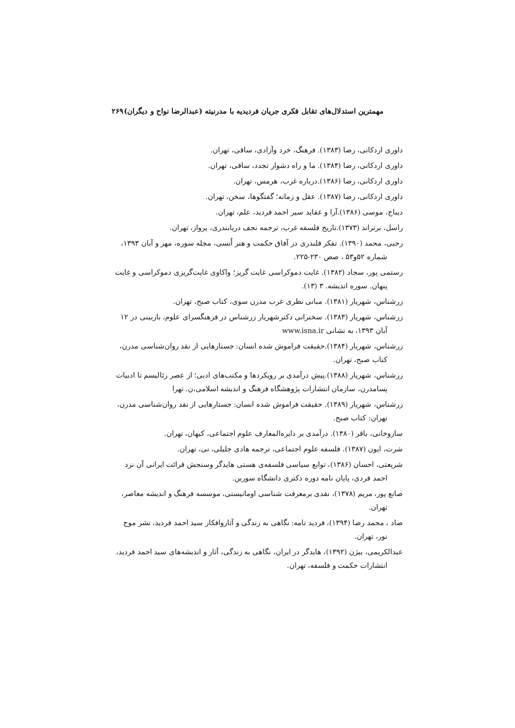مهمترین استدلال‌های تقابل فکری جریان فردیدیه با مدرنیته (عبدالرضا نواح و دیگران) ۲۶۹
داوری اردکانی، رضا (۱۳۸۳). فرهنگ، خرد وآزادی، ساقی، تهران.
داوری اردکانی، رضا (۱۳۸۴). ما و راه دشوار تجدد، ساقی، تهران.
داوری اردکانی، رضا (۱۳۸۶).درباره غرب، هرمس، تهران.
داوری اردکانی، رضا (۱۳۸۷). عقل و زمانه؛ گفتگوها، سخن، تهران.
دیباج، موسی (۱۳۸۶).آرا و عقاید سیر احمد فردید، علم، تهران.
راسل، برتراند (۱۳۷۳).تاریخ فلسفه غرب، ترجمه نجف دریابندری، پرواز، تهران.
رجبی، محمد (۱۳۹۰). تفکر قلندری در آفاق حکمت و هنر اُنسی، مجله سوره، مهر و آبان ۱۳۹۳، شماره ۵۲و۵۳ ، صص ۲۳۰-۲۲۵.
رستمی پور، سجاد (۱۳۸۲). غایت دموکراسی غایت گریز؛ واکاوی غایت‌گریزی دموکراسی و غایت پنهان. سوره اندیشه. ۳ (۱۳).
زرشناس، شهریار (۱۳۸۱). مبانی نظری غرب مدرن سوی، کتاب صبح، تهران.
زرشناس، شهریار (۱۳۸۳). سخنرانی دکترشهریار زرشناس در فرهنگسرای علوم، بازبینی در ۱۲ آبان ۱۳۹۳، به نشانی www.isna.ir
زرشناس، شهریار (۱۳۸۴).حقیقت فراموش شده انسان: جستارهایی از نقد روان‌شناسی مدرن، کتاب صبح، تهران.
زرشناس، شهریار (۱۳۸۸).پیش درآمدی بر رویکردها و مکتب‌های ادبی؛ از عصر رئالیسم تا ادبیات پسامدرن، سازمان انتشارات پژوهشگاه فرهنگ و اندیشه اسلامی،ن. تهرا
زرشناس، شهریار (۱۳۸۹). حقیقت فراموش شده انسان: جستارهایی از نقد روان‌شناسی مدرن، تهران: کتاب صبح.
ساروخانی، باقر (۱۳۸۰). درآمدی بر دایره‌المعارف علوم اجتماعی، کیهان، تهران.
شرت، ایون (۱۳۸۷). فلسفه علوم اجتماعی، ترجمه هادی جلیلی، نی، تهران.
شریعتی، احسان (۱۳۸۶)، توابع سیاسی فلسفه‌ی هستی هایدگر وسنجش قرائت ایرانی آن نزد احمد فردی، پایان نامه دوره دکتری دانشگاه سوربن.
صانع پور، مریم (۱۳۷۸)، نقدی برمعرفت شناسی اومانیستی، موسسه فرهنگ و اندیشه معاصر، تهران.
ضاد ، محمد رضا (۱۳۹۴)، فردید نامه: نگاهی به زندگی و آثاروافکار سید احمد فردید، نشر موج نور، تهران.
عبدالکریمی، بیژن (۱۳۹۲)، هایدگر در ایران، نگاهی به زندگی، آثار و اندیشه‌های سید احمد فردید، انتشارات حکمت و فلسفه، تهران.